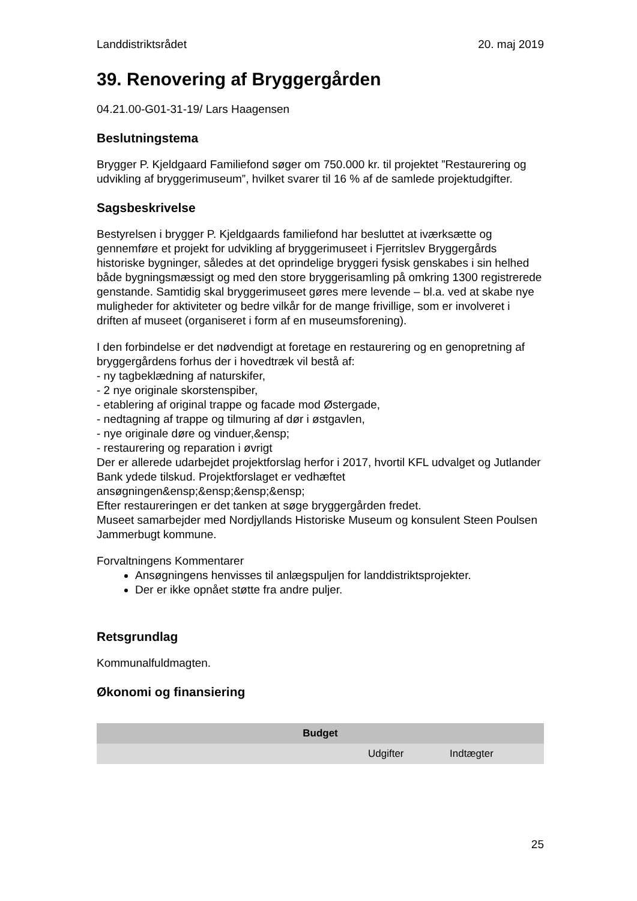Landdistriktsrådet 20. maj 2019
39. Renovering af Bryggergården
04.21.00-G01-31-19/ Lars Haagensen
Beslutningstema
Brygger P. Kjeldgaard Familiefond søger om 750.000 kr. til projektet ”Restaurering og udvikling af bryggerimuseum”, hvilket svarer til 16 % af de samlede projektudgifter.
Sagsbeskrivelse
Bestyrelsen i brygger P. Kjeldgaards familiefond har besluttet at iværksætte og gennemføre et projekt for udvikling af bryggerimuseet i Fjerritslev Bryggergårds historiske bygninger, således at det oprindelige bryggeri fysisk genskabes i sin helhed både bygningsmæssigt og med den store bryggerisamling på omkring 1300 registrerede genstande. Samtidig skal bryggerimuseet gøres mere levende – bl.a. ved at skabe nye muligheder for aktiviteter og bedre vilkår for de mange frivillige, som er involveret i driften af museet (organiseret i form af en museumsforening).
I den forbindelse er det nødvendigt at foretage en restaurering og en genopretning af bryggergårdens forhus der i hovedtræk vil bestå af:
- ny tagbeklædning af naturskifer,
- 2 nye originale skorstenspiber,
- etablering af original trappe og facade mod Østergade,
- nedtagning af trappe og tilmuring af dør i østgavlen,
- nye originale døre og vinduer,&ensp;
- restaurering og reparation i øvrigt
Der er allerede udarbejdet projektforslag herfor i 2017, hvortil KFL udvalget og Jutlander Bank ydede tilskud. Projektforslaget er vedhæftet ansøgningen&ensp;&ensp;&ensp;&ensp;
Efter restaureringen er det tanken at søge bryggergården fredet.
Museet samarbejder med Nordjyllands Historiske Museum og konsulent Steen Poulsen Jammerbugt kommune.
Forvaltningens Kommentarer
Ansøgningens henvisses til anlægspuljen for landdistriktsprojekter.
Der er ikke opnået støtte fra andre puljer.
Retsgrundlag
Kommunalfuldmagten.
Økonomi og finansiering
| Budget | | |
| --- | --- | --- |
| | Udgifter | Indtægter |
25